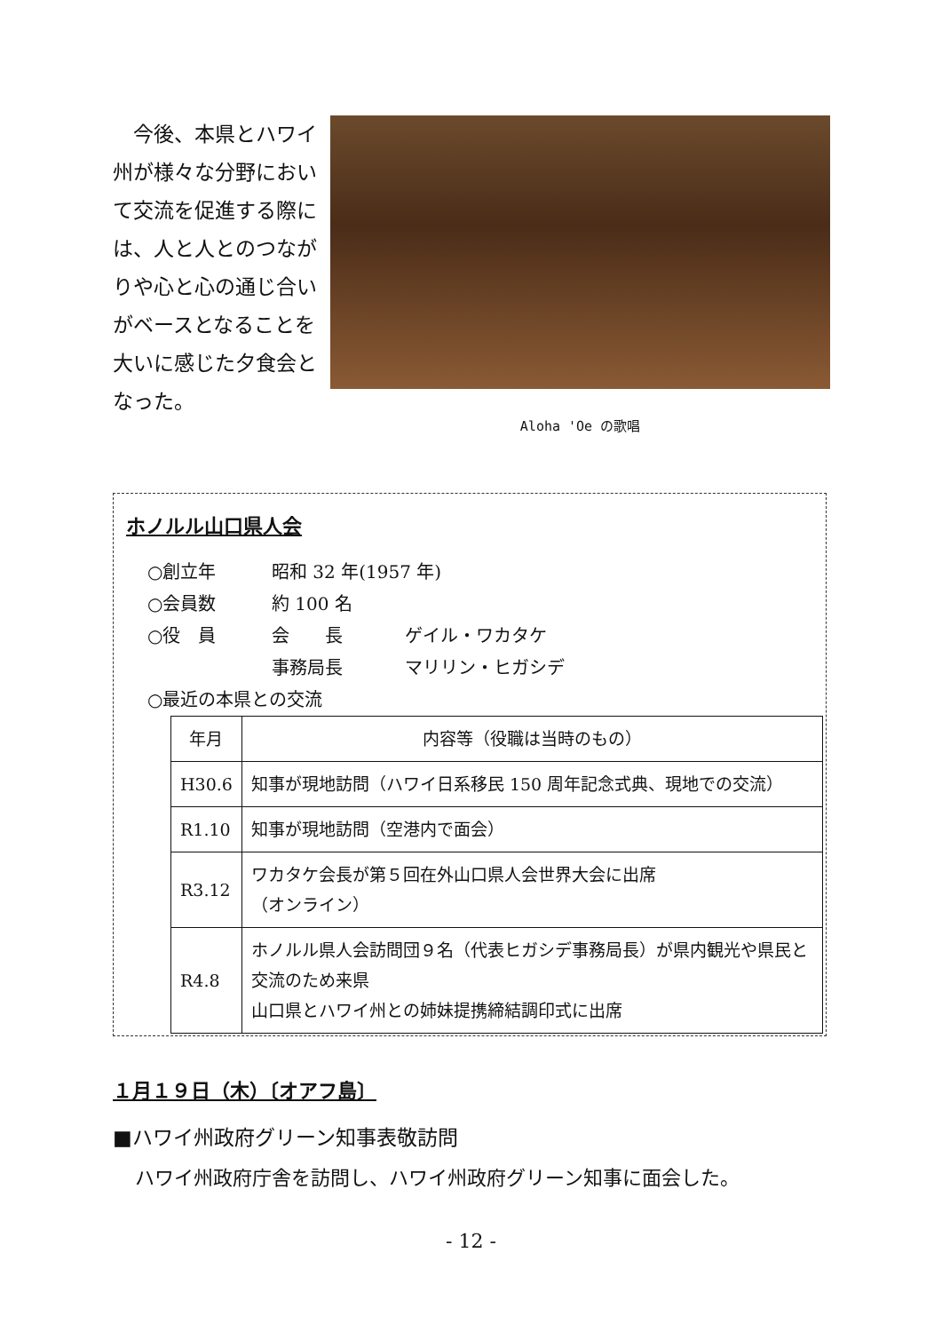今後、本県とハワイ州が様々な分野において交流を促進する際には、人と人とのつながりや心と心の通じ合いがベースとなることを大いに感じた夕食会となった。
Aloha 'Oe の歌唱
ホノルル山口県人会
○創立年 昭和 32 年(1957 年)
○会員数 約 100 名
○役　員 会　　長 ゲイル・ワカタケ
事務局長 マリリン・ヒガシデ
○最近の本県との交流
| 年月 | 内容等（役職は当時のもの） |
| --- | --- |
| H30.6 | 知事が現地訪問（ハワイ日系移民 150 周年記念式典、現地での交流） |
| R1.10 | 知事が現地訪問（空港内で面会） |
| R3.12 | ワカタケ会長が第５回在外山口県人会世界大会に出席 （オンライン） |
| R4.8 | ホノルル県人会訪問団９名（代表ヒガシデ事務局長）が県内観光や県民と交流のため来県 山口県とハワイ州との姉妹提携締結調印式に出席 |
１月１９日（木）〔オアフ島〕
■ハワイ州政府グリーン知事表敬訪問
ハワイ州政府庁舎を訪問し、ハワイ州政府グリーン知事に面会した。
- 12 -